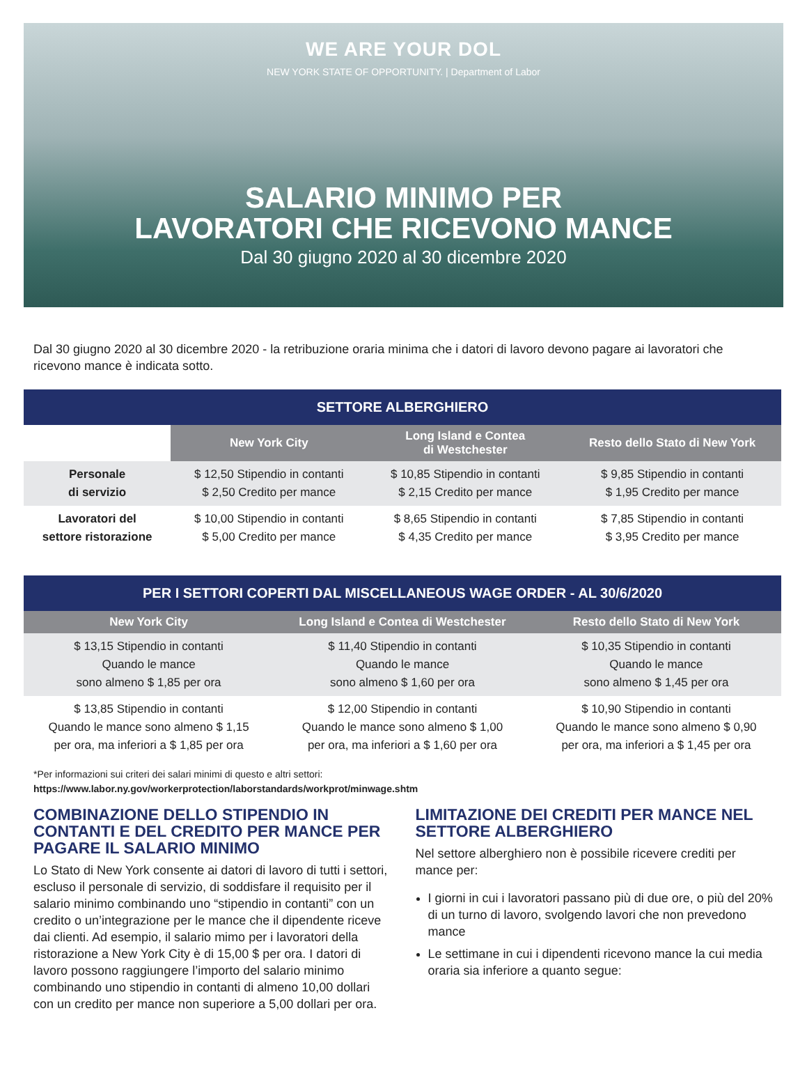WE ARE YOUR DOL
NEW YORK STATE OF OPPORTUNITY. | Department of Labor
SALARIO MINIMO PER
LAVORATORI CHE RICEVONO MANCE
Dal 30 giugno 2020 al 30 dicembre 2020
Dal 30 giugno 2020 al 30 dicembre 2020 - la retribuzione oraria minima che i datori di lavoro devono pagare ai lavoratori che ricevono mance è indicata sotto.
| SETTORE ALBERGHIERO | | | |
| --- | --- | --- | --- |
| | New York City | Long Island e Contea di Westchester | Resto dello Stato di New York |
| Personale di servizio | $ 12,50 Stipendio in contanti $ 2,50 Credito per mance | $ 10,85 Stipendio in contanti $ 2,15 Credito per mance | $ 9,85 Stipendio in contanti $ 1,95 Credito per mance |
| Lavoratori del settore ristorazione | $ 10,00 Stipendio in contanti $ 5,00 Credito per mance | $ 8,65 Stipendio in contanti $ 4,35 Credito per mance | $ 7,85 Stipendio in contanti $ 3,95 Credito per mance |
| PER I SETTORI COPERTI DAL MISCELLANEOUS WAGE ORDER - AL 30/6/2020 | | |
| --- | --- | --- |
| New York City | Long Island e Contea di Westchester | Resto dello Stato di New York |
| $ 13,15 Stipendio in contanti Quando le mance sono almeno $ 1,85 per ora | $ 11,40 Stipendio in contanti Quando le mance sono almeno $ 1,60 per ora | $ 10,35 Stipendio in contanti Quando le mance sono almeno $ 1,45 per ora |
| $ 13,85 Stipendio in contanti Quando le mance sono almeno $ 1,15 per ora, ma inferiori a $ 1,85 per ora | $ 12,00 Stipendio in contanti Quando le mance sono almeno $ 1,00 per ora, ma inferiori a $ 1,60 per ora | $ 10,90 Stipendio in contanti Quando le mance sono almeno $ 0,90 per ora, ma inferiori a $ 1,45 per ora |
*Per informazioni sui criteri dei salari minimi di questo e altri settori:
https://www.labor.ny.gov/workerprotection/laborstandards/workprot/minwage.shtm
COMBINAZIONE DELLO STIPENDIO IN CONTANTI E DEL CREDITO PER MANCE PER PAGARE IL SALARIO MINIMO
Lo Stato di New York consente ai datori di lavoro di tutti i settori, escluso il personale di servizio, di soddisfare il requisito per il salario minimo combinando uno “stipendio in contanti” con un credito o un’integrazione per le mance che il dipendente riceve dai clienti. Ad esempio, il salario mimo per i lavoratori della ristorazione a New York City è di 15,00 $ per ora. I datori di lavoro possono raggiungere l’importo del salario minimo combinando uno stipendio in contanti di almeno 10,00 dollari con un credito per mance non superiore a 5,00 dollari per ora.
LIMITAZIONE DEI CREDITI PER MANCE NEL SETTORE ALBERGHIERO
Nel settore alberghiero non è possibile ricevere crediti per mance per:
I giorni in cui i lavoratori passano più di due ore, o più del 20% di un turno di lavoro, svolgendo lavori che non prevedono mance
Le settimane in cui i dipendenti ricevono mance la cui media oraria sia inferiore a quanto segue: